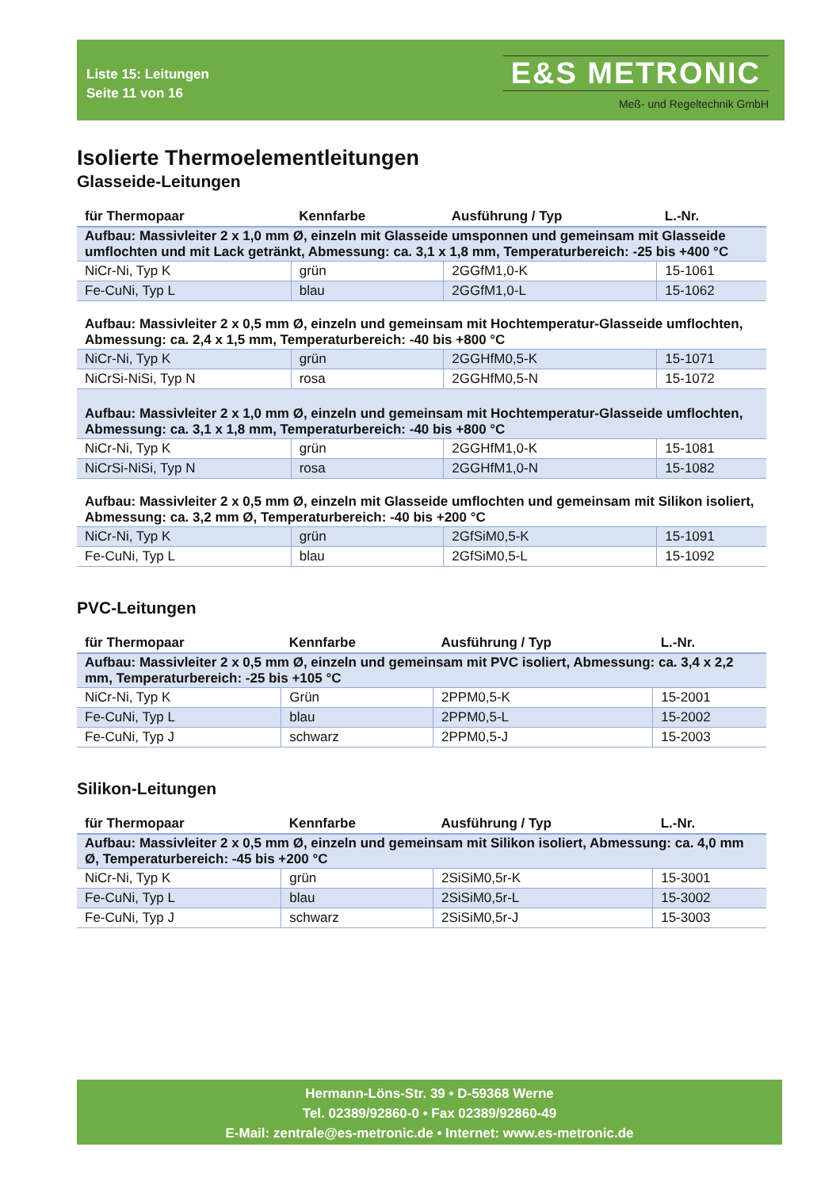Liste 15: Leitungen
Seite 11 von 16
E&S METRONIC
Meß- und Regeltechnik GmbH
Isolierte Thermoelementleitungen
Glasseide-Leitungen
| für Thermopaar | Kennfarbe | Ausführung / Typ | L.-Nr. |
| --- | --- | --- | --- |
| Aufbau: Massivleiter 2 x 1,0 mm Ø, einzeln mit Glasseide umsponnen und gemeinsam mit Glasseide umflochten und mit Lack getränkt, Abmessung: ca. 3,1 x 1,8 mm, Temperaturbereich: -25 bis +400 °C | | | |
| NiCr-Ni, Typ K | grün | 2GGfM1,0-K | 15-1061 |
| Fe-CuNi, Typ L | blau | 2GGfM1,0-L | 15-1062 |
| Aufbau: Massivleiter 2 x 0,5 mm Ø, einzeln und gemeinsam mit Hochtemperatur-Glasseide umflochten, Abmessung: ca. 2,4 x 1,5 mm, Temperaturbereich: -40 bis +800 °C | | | |
| NiCr-Ni, Typ K | grün | 2GGHfM0,5-K | 15-1071 |
| NiCrSi-NiSi, Typ N | rosa | 2GGHfM0,5-N | 15-1072 |
| Aufbau: Massivleiter 2 x 1,0 mm Ø, einzeln und gemeinsam mit Hochtemperatur-Glasseide umflochten, Abmessung: ca. 3,1 x 1,8 mm, Temperaturbereich: -40 bis +800 °C | | | |
| NiCr-Ni, Typ K | grün | 2GGHfM1,0-K | 15-1081 |
| NiCrSi-NiSi, Typ N | rosa | 2GGHfM1,0-N | 15-1082 |
| Aufbau: Massivleiter 2 x 0,5 mm Ø, einzeln mit Glasseide umflochten und gemeinsam mit Silikon isoliert, Abmessung: ca. 3,2 mm Ø, Temperaturbereich: -40 bis +200 °C | | | |
| NiCr-Ni, Typ K | grün | 2GfSiM0,5-K | 15-1091 |
| Fe-CuNi, Typ L | blau | 2GfSiM0,5-L | 15-1092 |
PVC-Leitungen
| für Thermopaar | Kennfarbe | Ausführung / Typ | L.-Nr. |
| --- | --- | --- | --- |
| Aufbau: Massivleiter 2 x 0,5 mm Ø, einzeln und gemeinsam mit PVC isoliert, Abmessung: ca. 3,4 x 2,2 mm, Temperaturbereich: -25 bis +105 °C | | | |
| NiCr-Ni, Typ K | Grün | 2PPM0,5-K | 15-2001 |
| Fe-CuNi, Typ L | blau | 2PPM0,5-L | 15-2002 |
| Fe-CuNi, Typ J | schwarz | 2PPM0,5-J | 15-2003 |
Silikon-Leitungen
| für Thermopaar | Kennfarbe | Ausführung / Typ | L.-Nr. |
| --- | --- | --- | --- |
| Aufbau: Massivleiter 2 x 0,5 mm Ø, einzeln und gemeinsam mit Silikon isoliert, Abmessung: ca. 4,0 mm Ø, Temperaturbereich: -45 bis +200 °C | | | |
| NiCr-Ni, Typ K | grün | 2SiSiM0,5r-K | 15-3001 |
| Fe-CuNi, Typ L | blau | 2SiSiM0,5r-L | 15-3002 |
| Fe-CuNi, Typ J | schwarz | 2SiSiM0,5r-J | 15-3003 |
Hermann-Löns-Str. 39 • D-59368 Werne
Tel. 02389/92860-0 • Fax 02389/92860-49
E-Mail: zentrale@es-metronic.de • Internet: www.es-metronic.de